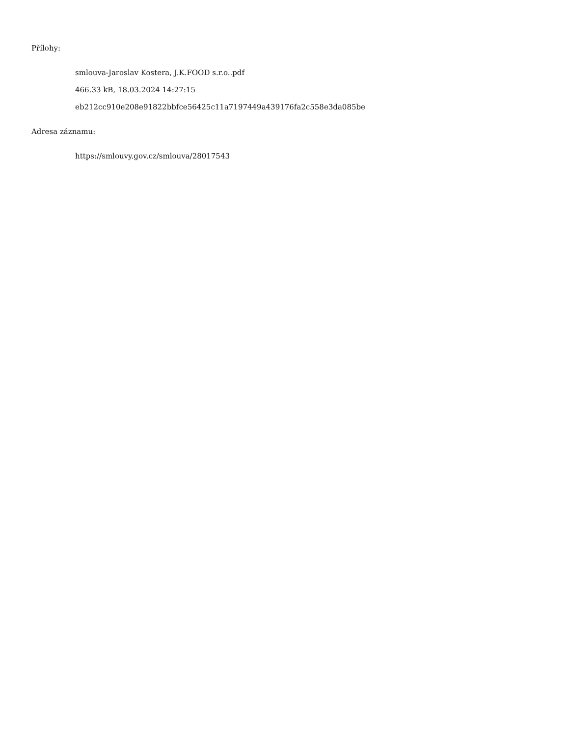Přílohy:
smlouva-Jaroslav Kostera, J.K.FOOD s.r.o..pdf
466.33 kB, 18.03.2024 14:27:15
eb212cc910e208e91822bbfce56425c11a7197449a439176fa2c558e3da085be
Adresa záznamu:
https://smlouvy.gov.cz/smlouva/28017543